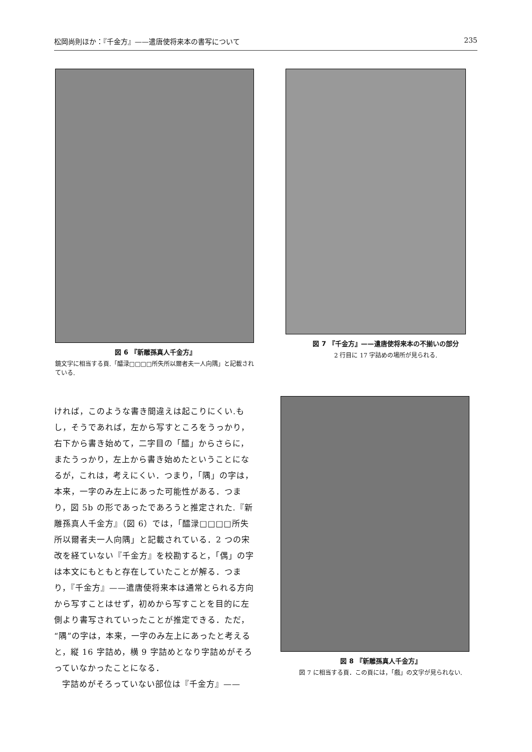松岡尚則ほか：『千金方』——遣唐使将来本の書写について 235
図 6 『新雕孫真人千金方』
鏡文字に相当する頁.「醽渌□□□□所失所以爾者夫一人向隅」と記載されている.
図 7 『千金方』——遣唐使将来本の不揃いの部分
2 行目に 17 字詰めの場所が見られる.
ければ，このような書き間違えは起こりにくい.もし，そうであれば，左から写すところをうっかり，右下から書き始めて，二字目の「醽」からさらに，またうっかり，左上から書き始めたということになるが，これは，考えにくい．つまり，「隅」の字は，本来，一字のみ左上にあった可能性がある．つまり，図 5b の形であったであろうと推定された.『新雕孫真人千金方』（図 6）では，「醽渌□□□□所失所以爾者夫一人向隅」と記載されている．2 つの宋改を経ていない『千金方』を校勘すると，「偶」の字は本文にもともと存在していたことが解る．つまり，『千金方』——遣唐使将来本は通常とられる方向から写すことはせず，初めから写すことを目的に左側より書写されていったことが推定できる．ただ，“隅”の字は，本来，一字のみ左上にあったと考えると，縦 16 字詰め，横 9 字詰めとなり字詰めがそろっていなかったことになる．
字詰めがそろっていない部位は『千金方』——
図 8 『新雕孫真人千金方』
図 7 に相当する頁．この頁には，「戲」の文字が見られない.